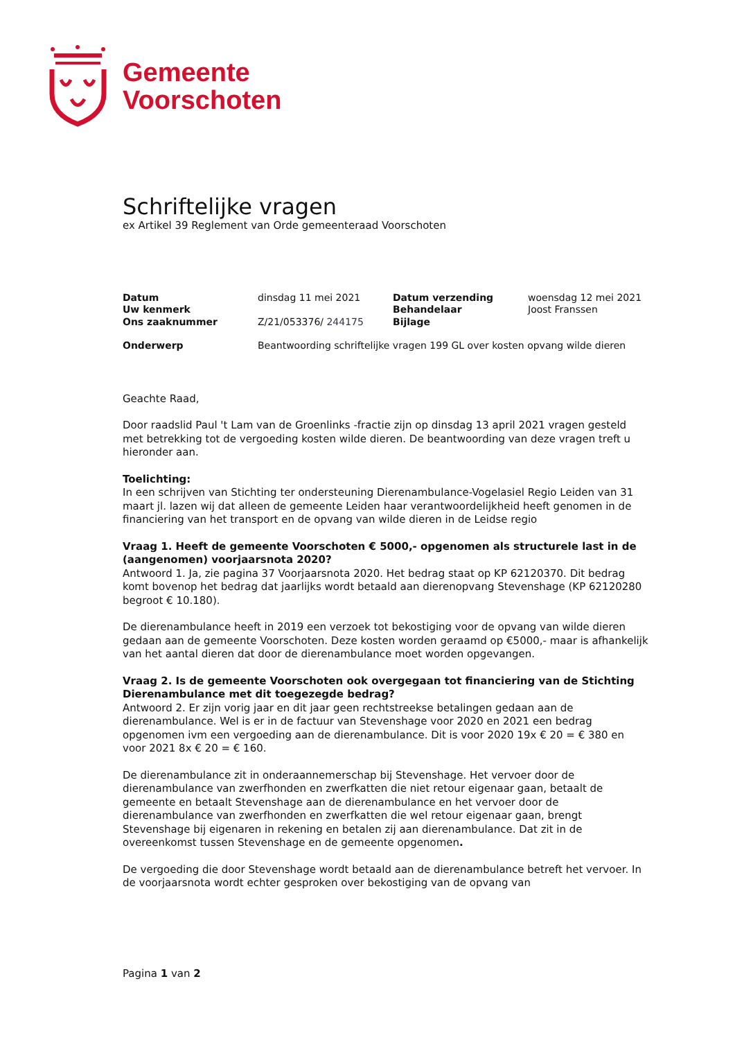Gemeente
Voorschoten
Schriftelijke vragen
ex Artikel 39 Reglement van Orde gemeenteraad Voorschoten
| Datum | dinsdag 11 mei 2021 | Datum verzending | woensdag 12 mei 2021 |
| Uw kenmerk | | Behandelaar | Joost Franssen |
| Ons zaaknummer | Z/21/053376/ 244175 | Bijlage | |
| Onderwerp | Beantwoording schriftelijke vragen 199 GL over kosten opvang wilde dieren | | |
Geachte Raad,
Door raadslid Paul 't Lam van de Groenlinks -fractie zijn op dinsdag 13 april 2021 vragen gesteld met betrekking tot de vergoeding kosten wilde dieren. De beantwoording van deze vragen treft u hieronder aan.
Toelichting:
In een schrijven van Stichting ter ondersteuning Dierenambulance-Vogelasiel Regio Leiden van 31 maart jl. lazen wij dat alleen de gemeente Leiden haar verantwoordelijkheid heeft genomen in de financiering van het transport en de opvang van wilde dieren in de Leidse regio
Vraag 1. Heeft de gemeente Voorschoten € 5000,- opgenomen als structurele last in de (aangenomen) voorjaarsnota 2020?
Antwoord 1. Ja, zie pagina 37 Voorjaarsnota 2020. Het bedrag staat op KP 62120370. Dit bedrag komt bovenop het bedrag dat jaarlijks wordt betaald aan dierenopvang Stevenshage (KP 62120280 begroot € 10.180).
De dierenambulance heeft in 2019 een verzoek tot bekostiging voor de opvang van wilde dieren gedaan aan de gemeente Voorschoten. Deze kosten worden geraamd op €5000,- maar is afhankelijk van het aantal dieren dat door de dierenambulance moet worden opgevangen.
Vraag 2. Is de gemeente Voorschoten ook overgegaan tot financiering van de Stichting Dierenambulance met dit toegezegde bedrag?
Antwoord 2. Er zijn vorig jaar en dit jaar geen rechtstreekse betalingen gedaan aan de dierenambulance. Wel is er in de factuur van Stevenshage voor 2020 en 2021 een bedrag opgenomen ivm een vergoeding aan de dierenambulance. Dit is voor 2020 19x € 20 = € 380 en voor 2021 8x € 20 = € 160.
De dierenambulance zit in onderaannemerschap bij Stevenshage. Het vervoer door de dierenambulance van zwerfhonden en zwerfkatten die niet retour eigenaar gaan, betaalt de gemeente en betaalt Stevenshage aan de dierenambulance en het vervoer door de dierenambulance van zwerfhonden en zwerfkatten die wel retour eigenaar gaan, brengt Stevenshage bij eigenaren in rekening en betalen zij aan dierenambulance. Dat zit in de overeenkomst tussen Stevenshage en de gemeente opgenomen.
De vergoeding die door Stevenshage wordt betaald aan de dierenambulance betreft het vervoer. In de voorjaarsnota wordt echter gesproken over bekostiging van de opvang van
Pagina 1 van 2